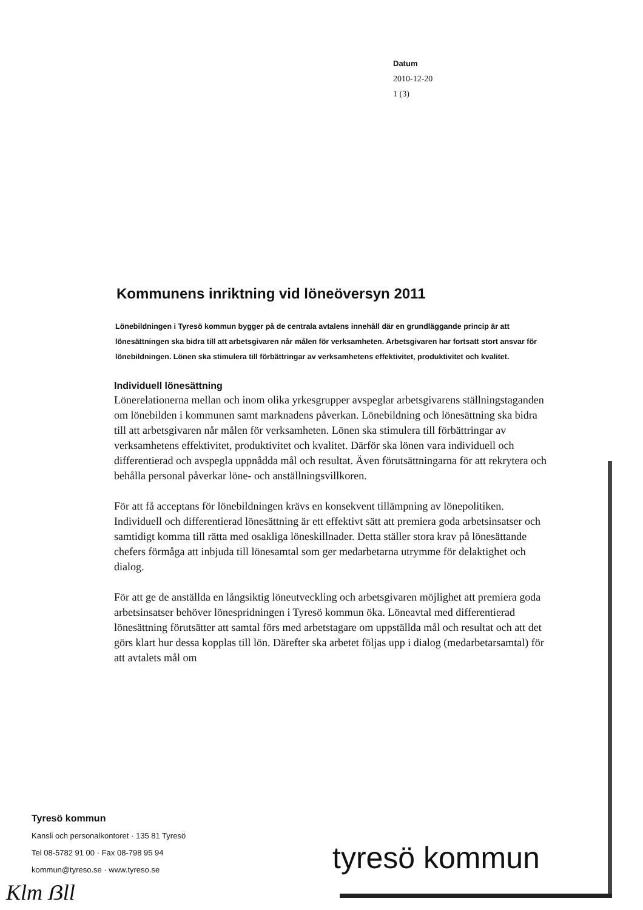Datum
2010-12-20
1 (3)
Kommunens inriktning vid löneöversyn 2011
Lönebildningen i Tyresö kommun bygger på de centrala avtalens innehåll där en grundläggande princip är att lönesättningen ska bidra till att arbetsgivaren når målen för verksamheten. Arbetsgivaren har fortsatt stort ansvar för lönebildningen. Lönen ska stimulera till förbättringar av verksamhetens effektivitet, produktivitet och kvalitet.
Individuell lönesättning
Lönerelationerna mellan och inom olika yrkesgrupper avspeglar arbetsgivarens ställningstaganden om lönebilden i kommunen samt marknadens påverkan. Lönebildning och lönesättning ska bidra till att arbetsgivaren når målen för verksamheten. Lönen ska stimulera till förbättringar av verksamhetens effektivitet, produktivitet och kvalitet. Därför ska lönen vara individuell och differentierad och avspegla uppnådda mål och resultat. Även förutsättningarna för att rekrytera och behålla personal påverkar löne- och anställningsvillkoren.
För att få acceptans för lönebildningen krävs en konsekvent tillämpning av lönepolitiken. Individuell och differentierad lönesättning är ett effektivt sätt att premiera goda arbetsinsatser och samtidigt komma till rätta med osakliga löneskillnader. Detta ställer stora krav på lönesättande chefers förmåga att inbjuda till lönesamtal som ger medarbetarna utrymme för delaktighet och dialog.
För att ge de anställda en långsiktig löneutveckling och arbetsgivaren möjlighet att premiera goda arbetsinsatser behöver lönespridningen i Tyresö kommun öka. Löneavtal med differentierad lönesättning förutsätter att samtal förs med arbetstagare om uppställda mål och resultat och att det görs klart hur dessa kopplas till lön. Därefter ska arbetet följas upp i dialog (medarbetarsamtal) för att avtalets mål om
Tyresö kommun
Kansli och personalkontoret · 135 81 Tyresö
Tel 08-5782 91 00 · Fax 08-798 95 94
kommun@tyreso.se · www.tyreso.se
tyresö kommun
Klm ẞll